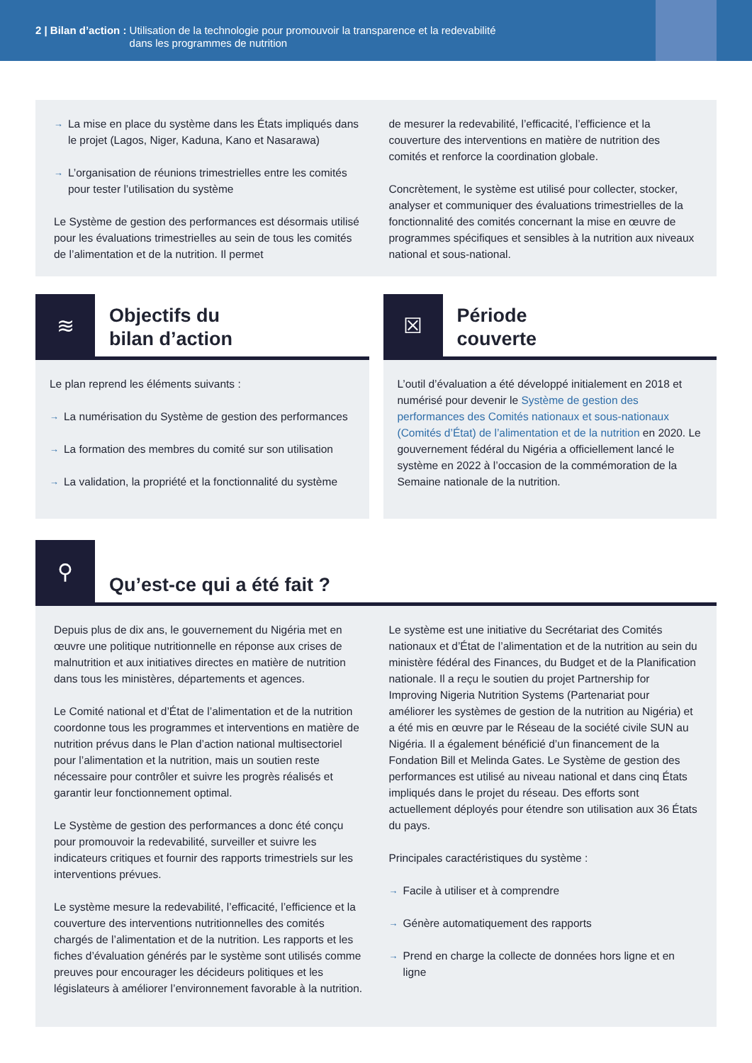2 | Bilan d’action : Utilisation de la technologie pour promouvoir la transparence et la redevabilité
dans les programmes de nutrition
La mise en place du système dans les États impliqués dans le projet (Lagos, Niger, Kaduna, Kano et Nasarawa)
L’organisation de réunions trimestrielles entre les comités pour tester l’utilisation du système
Le Système de gestion des performances est désormais utilisé pour les évaluations trimestrielles au sein de tous les comités de l’alimentation et de la nutrition. Il permet
de mesurer la redevabilité, l’efficacité, l’efficience et la couverture des interventions en matière de nutrition des comités et renforce la coordination globale.
Concrètement, le système est utilisé pour collecter, stocker, analyser et communiquer des évaluations trimestrielles de la fonctionnalité des comités concernant la mise en œuvre de programmes spécifiques et sensibles à la nutrition aux niveaux national et sous-national.
≋
Objectifs du
bilan d’action
Le plan reprend les éléments suivants :
La numérisation du Système de gestion des performances
La formation des membres du comité sur son utilisation
La validation, la propriété et la fonctionnalité du système
☒
Période
couverte
L’outil d’évaluation a été développé initialement en 2018 et numérisé pour devenir le Système de gestion des performances des Comités nationaux et sous-nationaux (Comités d’État) de l’alimentation et de la nutrition en 2020. Le gouvernement fédéral du Nigéria a officiellement lancé le système en 2022 à l’occasion de la commémoration de la Semaine nationale de la nutrition.
⚲
Qu’est-ce qui a été fait ?
Depuis plus de dix ans, le gouvernement du Nigéria met en œuvre une politique nutritionnelle en réponse aux crises de malnutrition et aux initiatives directes en matière de nutrition dans tous les ministères, départements et agences.
Le Comité national et d’État de l’alimentation et de la nutrition coordonne tous les programmes et interventions en matière de nutrition prévus dans le Plan d’action national multisectoriel pour l’alimentation et la nutrition, mais un soutien reste nécessaire pour contrôler et suivre les progrès réalisés et garantir leur fonctionnement optimal.
Le Système de gestion des performances a donc été conçu pour promouvoir la redevabilité, surveiller et suivre les indicateurs critiques et fournir des rapports trimestriels sur les interventions prévues.
Le système mesure la redevabilité, l’efficacité, l’efficience et la couverture des interventions nutritionnelles des comités chargés de l’alimentation et de la nutrition. Les rapports et les fiches d’évaluation générés par le système sont utilisés comme preuves pour encourager les décideurs politiques et les législateurs à améliorer l’environnement favorable à la nutrition.
Le système est une initiative du Secrétariat des Comités nationaux et d’État de l’alimentation et de la nutrition au sein du ministère fédéral des Finances, du Budget et de la Planification nationale. Il a reçu le soutien du projet Partnership for Improving Nigeria Nutrition Systems (Partenariat pour améliorer les systèmes de gestion de la nutrition au Nigéria) et a été mis en œuvre par le Réseau de la société civile SUN au Nigéria. Il a également bénéficié d’un financement de la Fondation Bill et Melinda Gates. Le Système de gestion des performances est utilisé au niveau national et dans cinq États impliqués dans le projet du réseau. Des efforts sont actuellement déployés pour étendre son utilisation aux 36 États du pays.
Principales caractéristiques du système :
Facile à utiliser et à comprendre
Génère automatiquement des rapports
Prend en charge la collecte de données hors ligne et en ligne